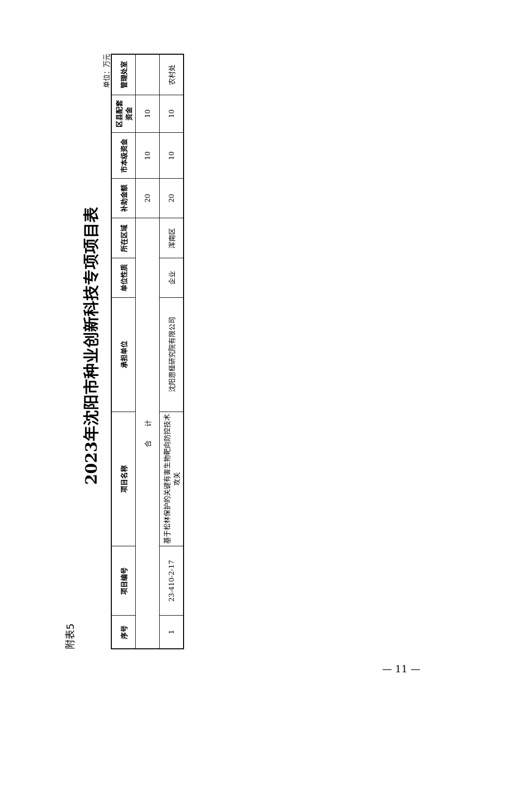附表5
2023年沈阳市种业创新科技专项项目表
单位：万元
| 序号 | 项目编号 | 项目名称 | 承担单位 | 单位性质 | 所在区域 | 补助金额 | 市本级资金 | 区县配套资金 | 管理处室 |
| --- | --- | --- | --- | --- | --- | --- | --- | --- | --- |
| 合 计 | | | | | | 20 | 10 | 10 | |
| 1 | 23-410-2-17 | 基于松林保护的关键有害生物靶向防控技术攻关 | 沈阳恩柽研究院有限公司 | 企业 | 浑南区 | 20 | 10 | 10 | 农村处 |
— 11 —